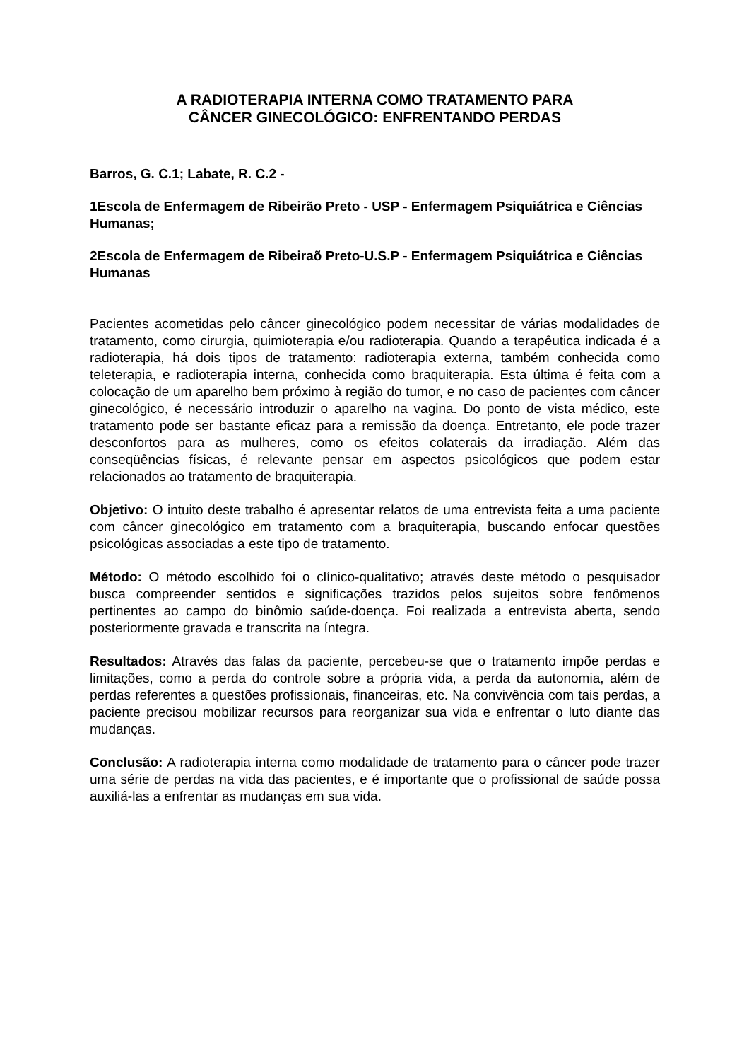A RADIOTERAPIA INTERNA COMO TRATAMENTO PARA
CÂNCER GINECOLÓGICO: ENFRENTANDO PERDAS
Barros, G. C.1; Labate, R. C.2 -
1Escola de Enfermagem de Ribeirão Preto - USP - Enfermagem Psiquiátrica e Ciências Humanas;
2Escola de Enfermagem de Ribeiraõ Preto-U.S.P - Enfermagem Psiquiátrica e Ciências Humanas
Pacientes acometidas pelo câncer ginecológico podem necessitar de várias modalidades de tratamento, como cirurgia, quimioterapia e/ou radioterapia. Quando a terapêutica indicada é a radioterapia, há dois tipos de tratamento: radioterapia externa, também conhecida como teleterapia, e radioterapia interna, conhecida como braquiterapia. Esta última é feita com a colocação de um aparelho bem próximo à região do tumor, e no caso de pacientes com câncer ginecológico, é necessário introduzir o aparelho na vagina. Do ponto de vista médico, este tratamento pode ser bastante eficaz para a remissão da doença. Entretanto, ele pode trazer desconfortos para as mulheres, como os efeitos colaterais da irradiação. Além das conseqüências físicas, é relevante pensar em aspectos psicológicos que podem estar relacionados ao tratamento de braquiterapia.
Objetivo: O intuito deste trabalho é apresentar relatos de uma entrevista feita a uma paciente com câncer ginecológico em tratamento com a braquiterapia, buscando enfocar questões psicológicas associadas a este tipo de tratamento.
Método: O método escolhido foi o clínico-qualitativo; através deste método o pesquisador busca compreender sentidos e significações trazidos pelos sujeitos sobre fenômenos pertinentes ao campo do binômio saúde-doença. Foi realizada a entrevista aberta, sendo posteriormente gravada e transcrita na íntegra.
Resultados: Através das falas da paciente, percebeu-se que o tratamento impõe perdas e limitações, como a perda do controle sobre a própria vida, a perda da autonomia, além de perdas referentes a questões profissionais, financeiras, etc. Na convivência com tais perdas, a paciente precisou mobilizar recursos para reorganizar sua vida e enfrentar o luto diante das mudanças.
Conclusão: A radioterapia interna como modalidade de tratamento para o câncer pode trazer uma série de perdas na vida das pacientes, e é importante que o profissional de saúde possa auxiliá-las a enfrentar as mudanças em sua vida.